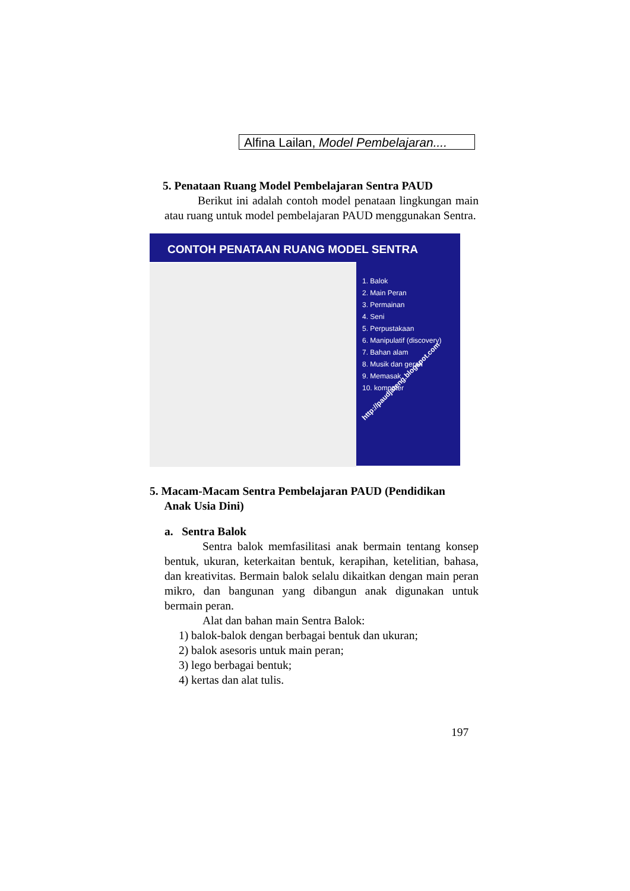Alfina Lailan, Model Pembelajaran....
5. Penataan Ruang Model Pembelajaran Sentra PAUD
Berikut ini adalah contoh model penataan lingkungan main atau ruang untuk model pembelajaran PAUD menggunakan Sentra.
CONTOH PENATAAN RUANG MODEL SENTRA
1. Balok
2. Main Peran
3. Permainan
4. Seni
5. Perpustakaan
6. Manipulatif (discovery)
7. Bahan alam
8. Musik dan gerak
9. Memasak
10. komputer
http://paudjateng.blogspot.com
5. Macam-Macam Sentra Pembelajaran PAUD (Pendidikan
Anak Usia Dini)
a. Sentra Balok
Sentra balok memfasilitasi anak bermain tentang konsep bentuk, ukuran, keterkaitan bentuk, kerapihan, ketelitian, bahasa, dan kreativitas. Bermain balok selalu dikaitkan dengan main peran mikro, dan bangunan yang dibangun anak digunakan untuk bermain peran.
Alat dan bahan main Sentra Balok:
1) balok-balok dengan berbagai bentuk dan ukuran;
2) balok asesoris untuk main peran;
3) lego berbagai bentuk;
4) kertas dan alat tulis.
197